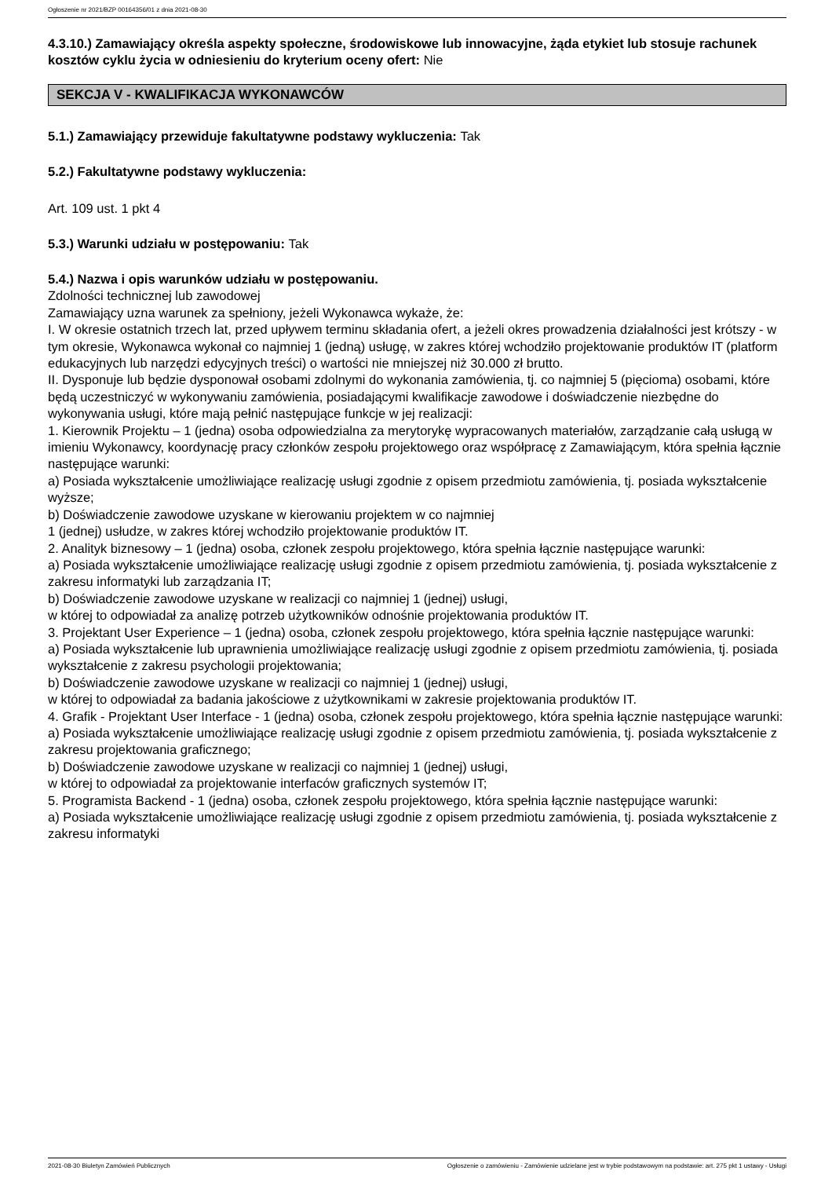Ogłoszenie nr 2021/BZP 00164356/01 z dnia 2021-08-30
4.3.10.) Zamawiający określa aspekty społeczne, środowiskowe lub innowacyjne, żąda etykiet lub stosuje rachunek kosztów cyklu życia w odniesieniu do kryterium oceny ofert: Nie
SEKCJA V - KWALIFIKACJA WYKONAWCÓW
5.1.) Zamawiający przewiduje fakultatywne podstawy wykluczenia: Tak
5.2.) Fakultatywne podstawy wykluczenia:
Art. 109 ust. 1 pkt 4
5.3.) Warunki udziału w postępowaniu: Tak
5.4.) Nazwa i opis warunków udziału w postępowaniu.
Zdolności technicznej lub zawodowej
Zamawiający uzna warunek za spełniony, jeżeli Wykonawca wykaże, że:
I. W okresie ostatnich trzech lat, przed upływem terminu składania ofert, a jeżeli okres prowadzenia działalności jest krótszy - w tym okresie, Wykonawca wykonał co najmniej 1 (jedną) usługę, w zakres której wchodziło projektowanie produktów IT (platform edukacyjnych lub narzędzi edycyjnych treści) o wartości nie mniejszej niż 30.000 zł brutto.
II. Dysponuje lub będzie dysponował osobami zdolnymi do wykonania zamówienia, tj. co najmniej 5 (pięcioma) osobami, które będą uczestniczyć w wykonywaniu zamówienia, posiadającymi kwalifikacje zawodowe i doświadczenie niezbędne do wykonywania usługi, które mają pełnić następujące funkcje w jej realizacji:
1. Kierownik Projektu – 1 (jedna) osoba odpowiedzialna za merytorykę wypracowanych materiałów, zarządzanie całą usługą w imieniu Wykonawcy, koordynację pracy członków zespołu projektowego oraz współpracę z Zamawiającym, która spełnia łącznie następujące warunki:
a) Posiada wykształcenie umożliwiające realizację usługi zgodnie z opisem przedmiotu zamówienia, tj. posiada wykształcenie wyższe;
b) Doświadczenie zawodowe uzyskane w kierowaniu projektem w co najmniej
1 (jednej) usłudze, w zakres której wchodziło projektowanie produktów IT.
2. Analityk biznesowy – 1 (jedna) osoba, członek zespołu projektowego, która spełnia łącznie następujące warunki:
a) Posiada wykształcenie umożliwiające realizację usługi zgodnie z opisem przedmiotu zamówienia, tj. posiada wykształcenie z zakresu informatyki lub zarządzania IT;
b) Doświadczenie zawodowe uzyskane w realizacji co najmniej 1 (jednej) usługi,
w której to odpowiadał za analizę potrzeb użytkowników odnośnie projektowania produktów IT.
3. Projektant User Experience – 1 (jedna) osoba, członek zespołu projektowego, która spełnia łącznie następujące warunki:
a) Posiada wykształcenie lub uprawnienia umożliwiające realizację usługi zgodnie z opisem przedmiotu zamówienia, tj. posiada wykształcenie z zakresu psychologii projektowania;
b) Doświadczenie zawodowe uzyskane w realizacji co najmniej 1 (jednej) usługi,
w której to odpowiadał za badania jakościowe z użytkownikami w zakresie projektowania produktów IT.
4. Grafik - Projektant User Interface - 1 (jedna) osoba, członek zespołu projektowego, która spełnia łącznie następujące warunki:
a) Posiada wykształcenie umożliwiające realizację usługi zgodnie z opisem przedmiotu zamówienia, tj. posiada wykształcenie z zakresu projektowania graficznego;
b) Doświadczenie zawodowe uzyskane w realizacji co najmniej 1 (jednej) usługi,
w której to odpowiadał za projektowanie interfaców graficznych systemów IT;
5. Programista Backend - 1 (jedna) osoba, członek zespołu projektowego, która spełnia łącznie następujące warunki:
a) Posiada wykształcenie umożliwiające realizację usługi zgodnie z opisem przedmiotu zamówienia, tj. posiada wykształcenie z zakresu informatyki
2021-08-30 Biuletyn Zamówień Publicznych Ogłoszenie o zamówieniu - Zamówienie udzielane jest w trybie podstawowym na podstawie: art. 275 pkt 1 ustawy - Usługi